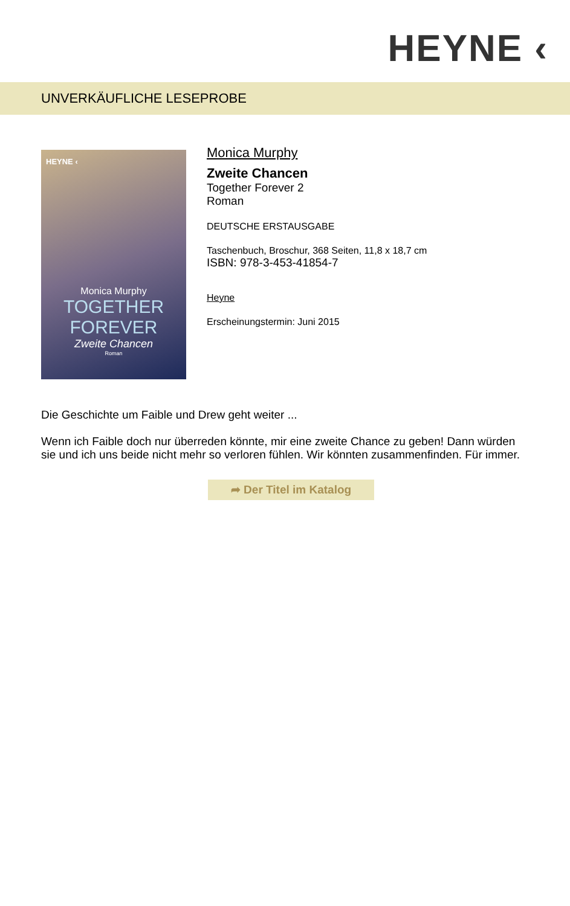HEYNE ‹
UNVERKÄUFLICHE LESEPROBE
HEYNE ‹
Monica Murphy
TOGETHER
FOREVER
Zweite Chancen
Roman
Monica Murphy
Zweite Chancen
Together Forever 2
Roman
DEUTSCHE ERSTAUSGABE
Taschenbuch, Broschur, 368 Seiten, 11,8 x 18,7 cm
ISBN: 978-3-453-41854-7
Heyne
Erscheinungstermin: Juni 2015
Die Geschichte um Faible und Drew geht weiter ...
Wenn ich Faible doch nur überreden könnte, mir eine zweite Chance zu geben! Dann würden sie und ich uns beide nicht mehr so verloren fühlen. Wir könnten zusammenfinden. Für immer.
➦ Der Titel im Katalog